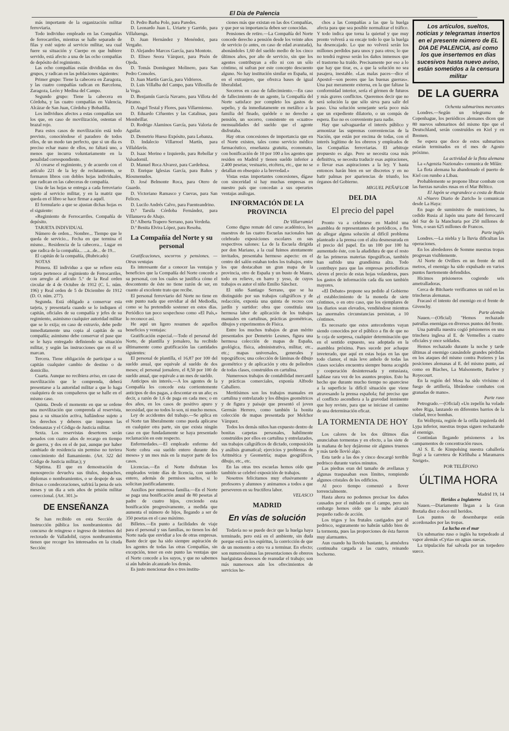El Día de Palencia
más importante de la organización militar ferroviaria.
Todo individuo empleado en las Compañías de ferrocarriles, mientras se halle separado de filas y esté sujeto al servicio militar, sea cual fuere su situación y Cuerpo en que hubiere servido, está afecto a una de las ocho compañías de depósito del regimiento.
Las ocho compañías están divididas en dos grupos, y radican en las poblaciones siguientes:
Primer grupo: Tiene la cabecera en Zaragoza, y las cuatro compañías radican en Barcelona, Zaragoza, León y Medina del Campo.
Segundo grupo: Tiene la cabecera en Córdoba, y las cuatro compañías en Valencia, Alcázar de San Juan, Córdoba y Bobadilla.
Los individuos afectos a estas compañías son los que, en caso de movilización, ostentan el brazal rojo.
Para estos casos de movilización está todo previsto, conociéndose el paradero de todos ellos, de un modo tan perfecto, que si un día es preciso echar mano de ellos, no faltará uno, a menos que incurra voluntariamente en la penalidad correspondiente.
Al crearse el regimiento, y de acuerdo con el artículo 221 de la ley de reclutamiento, se formaron libros con dobles hojas individuales, que radican en las cabeceras de compañía.
Una de las hojas se entrega a cada ferroviario sujeto al servicio militar, y en la matriz que queda en el libro se hace firmar a aquél.
El formulario a que se ajustan dichas hojas es el siguiente:
«Regimiento de Ferrocarriles. Compañía de depósito.
TARJETA INDIVIDUAL
Número de orden... Nombre... Tiempo que le queda de servicio... Fecha en que termina el mismo... Residencia de la cabecera... Lugar en que radica de la compañía... ...a...de... de 19...
El capitán de la compañía, (Rubricado)
NOTAS
Primera. El individuo a que se refiere esta tarjeta pertenece al regimiento de Ferrocarriles, con arreglo al artículo 5.º de la Real orden circular de 4 de Octubre de 1912 (C. L. núm. 196) y Real orden de 5 de Diciembre de 1912 (D. O. núm. 277).
Segunda. Está obligado a conservar esta tarjeta, y presentarla cuando se lo indiquen el capitán, oficiales de su compañía y jefes de su regimiento, asimismo cualquier autoridad militar que se lo exija; en caso de extravío, debe pedir inmediatamente una copia al capitán de su compañía; asimismo debe conservar el pase que se le haya entregado definiendo su situación militar, y según las instrucciones que en él se marcan.
Tercera. Tiene obligación de participar a su capitán cualquier cambio de destino o de domicilio.
Cuarta. Aunque no recibiera aviso, en caso de movilización que le comprenda, deberá presentarse a la autoridad militar a que lo haga cualquiera de sus compañeros que se halle en el mismo caso.
Quinta. Desde el momento en que se ordene una movilización que comprenda al reservista, pasa a su situación activa, hallándose sujeto a los derechos y deberes que imponen las Ordenanzas y el Código de Justicia militar.
Sexta. Los reservistas desertores serán penados con cuatro años de recargo en tiempo de guerra, y dos en el de paz, aunque por haber cambiado de residencia sin permiso no tuviera conocimiento del llamamiento. (Art. 322 del Código de Justicia militar.); y
Séptima. El que en demostración de menosprecio devuelva sus títulos, despachos, diplomas o nombramientos, o se despoje de sus divisas o condecoraciones, sufrirá la pena de seis meses y un día a seis años de prisión militar correccional. (Art. 301.)»
DE ENSEÑANZA
Se han recibido en esta Sección de Instrucción pública los nombramientos del concurso de reingreso e ingreso de interinos del rectorado de Valladolid, cuyos nombramientos tienen que recoger los interesados en la citada Sección:
D. Pedro Barba Polo, para Paredes.
D. Leonardo Juan L. Uriarte y Garrido, para Villaluenga.
D. Juan Hernández y Menéndez, para Vergaño.
D. Alejandro Marcos García, para Montoto.
D. Eliseo Seora Vázquez, para Pisón de Ojeda.
D. Tomás Domínguez Molinero, para San Pedro Consoles.
D. Juan Martín García, para Vidrieros.
D. Luis Villalba del Campo, para Villosilla de la Vega.
D. Benjamín García Navarro, para Villota del Páramo.
D. Angel Testal y Flores, para Villarmienso.
D. Eduardo Cifuentes y las Catalinas, para Membrillar.
D. Rodrigo Alaminos García, para Valoria de Aguilar.
D. Demetrio Hueso Expósito, para Lebanza.
D. Indalecio Villarroel Martín, para Villaldavín.
D. Isaac Merino e Izquierdo, para Rebollar y Valsadornil.
D. Manuel Roca Alvarez, para Cardeñosa.
D. Enrique Iglesias García, para Baños y Ríosmenudos.
D. José Belmonte Roca, para Otero de Guardo.
D. Victoriano Ramasco y Cuevas, para San Felices.
D. Lucilo Andrés Calvo, para Fuenteandrino.
D.ª Tarsila Córdoba Fernández, para Villanueva de Abajo.
D.ª Alberta Trapero Serrano, para Verdeña.
D.ª Benita Elvira López, para Resoba.
La Compañía del Norte y su personal
Gratificaciones, socorros y pensiones. —Otras ventajas
Es interesante dar a conocer las ventajas y beneficios que la Compañía del Norte concede a su personal, con los cuales se justifica cómo el descontento de éste no tiene razón de ser, en cuanto al excelente trato que recibe.
El personal ferroviario del Norte no tiene en este punto nada que envidiar al del Mediodía, como se ha pretendido sostener en estos días. Periódico tan poco sospechoso como «El País,» lo reconoce así.
He aquí un ligero resumen de aquellos beneficios y ventajas:
Gratificación especial.—Todo el personal del Norte, de plantilla y jornalero, ha recibido últimamente como gratificación las cantidades siguientes:
El personal de plantilla, el 16,87 por 100 del sueldo anual, que equivale al sueldo de dos meses; el personal jornalero, el 8,50 por 100 de sueldo anual, que equivale a un mes de sueldo.
Anticipos sin interés.—A los agentes de la Compañía les concede esta corrientemente anticipos de dos pagas, a descontar en un año; es decir, a razón de 1,6 de paga en cada mes; o en dos años, en los casos de positivo apuro y necesidad, que no todos lo son, ni mucho menos.
Ley de accidentes del trabajo.—Se aplica en el Norte tan liberalmente como pueda aplicarse en cualquier otra parte, sin que exista ningún caso en que fundadamente se haya presentado reclamación en este respecto.
Enfermedades.—El empleado enfermo del Norte cobra «su sueldo entero durante dos meses» y un mes más en la mayor parte de los casos.
Licencias.—En el Norte disfrutan los empleados veinte días de licencia, con sueldo entero, además de permisos sueltos, si lo solicitan justificadamente.
Auxilios por numerosa familia.—En el Norte se paga una bonificación anual de 80 pesetas al padre de cuatro hijos, creciendo esta bonificación progresivamente, a medida que aumenta el número de hijos, llegando a ser de 350 pesetas en el caso máximo.
Billetes.—En punto a facilidades de viaje para el personal y sus familias, no tienen los del Norte nada que envidiar a los de otras empresas. Baste decir que ha sido siempre aspiración de los agentes de todas las otras Compañías, sin excepción, tener en este punto las ventajas que el Norte concede a los suyos, y que no sabemos si aún habrán alcanzado los demás.
Es justo mencionar dos o tres institu-
ciones más que existan en las dos Compañías, y que por su importancia deben ser conocidas.
Pensiones de retiro.—La Compañía del Norte concede derecho a pensión desde los veinte años de servicio (o antes, en caso de edad avanzada), abonándoles 1,60 del sueldo medio de los cinco últimos años, por año de servicio, sin que los agentes contribuyan a ello ni con un sólo céntimo, ni sufran por este concepto descuento alguno. No hay institución similar en España, ni en el extranjero, que ofrezca bases de igual liberalidad.
Socorros en caso de fallecimiento.—En caso de fallecimiento de un agente, la Compañía del Norte satisface por completo los gastos de sepelio, y da inmediatamente en metálico a la familia del finado, quédele o no derecho a pensión, un socorro, consistente en «cuatro» mensualidades del sueldo que el agente disfrutaba.
Hay otras concesiones de importancia que en el Norte existen, tales como servicio médico farmacéutico, enseñanza gratuita, economato, con bonificación de 10 por 100 a los agentes que residen en Madrid y tienen sueldo inferior a 2.400 pesetas; vestuario, etcétera, etc., que no se detallan en obsequio a la brevedad.»
Vistas estas importantes concesiones, dígase con sinceridad si hay muchas empresas en nuestro país que concedan a sus operarios ventajas análogas.
INFORMACIÓN DE LA PROVINCIA
De Villarramiel
Como digno remate del curso académico, los maestros de las cuatro Escuelas nacionales han celebrado exposiciones escolares en sus respectivos salones: La de la Escuela dirigida por don Mariano, a la cual fuimos atentamente invitados, presentaba hermoso aspecto: en el centro del salón estaban todos los trabajos, entre los que destacaban un gran mapa de la provincia, otro de España y un busto de Maura, todo en relieve, en barro y yeso, de cuyos trabajos es autor el niño Emilio Sánchez.
El niño Santiago Serrano, que se ha distinguido por sus trabajos caligráficos y de redacción, exponía una quinta de recreo con jardín y surtidor: obra que constituía una hermosa labor de aplicación de los trabajos manuales en cartulinas, prácticas geométricas, dibujos y experimentos de Física.
Entre los muchos trabajos de gran mérito presentados por Demetrio Lesmes, figura una hermosa colección de mapas de España, geológica, física, administrativa, militar, etc., etc.; mapas universales, generales y topográficos; una colección de láminas de dibujo geométrico y de aplicación y otra de poliedros de todas clases, construídos en cartulina.
Numerosos trabajos de contabilidad mercantil y prácticas comerciales, exponía Alfredo Caballero.
Meritísimos son los trabajos manuales en cartulina y entrelazado y los dibujos geométricos y de figura y paisaje que presentó el joven Germán Herrero, como también la bonita colección de mapas presentada por Melchor Vázquez.
Todos los demás niños han expuesto dentro de bonitas carpetas personales, habilmente construídos por ellos en cartulina y entrelazados, sus trabajos caligráficos de dictado, composición y análisis gramatical; ejercicios y problemas de Aritmética y Geometría; mapas geográficos, dibujo, etc., etc.
En las otras tres escuelas hemos oído que también se celebró exposición de trabajos.
Nosotros felicitamos muy efusivamente a profesores y alumnos y animamos a todos a que perseveren en su fructífera labor.
VELASCO
MADRID
En vías de solución
Todavía no se puede decir que la huelga haya terminado, pero está en el ambiente, sin duda porque está en los espíritus, la convicción de que de un momento a otro va a terminar. En efecto; son numerosísimas las presentaciones de obreros huelguistas deseosos de reanudar el trabajo; son más numerosos aún los ofrecimientos de servicios he-
chos a las Compañías a las que la huelga afecta para que sea posible normalizar el tráfico. Y todo indica que torna la quietud y que muy pronto volverá a su encaje todo lo que la huelga ha desencajado. Lo que no volverá serán los millones perdidos para unos y para otros; lo que no tendrá regreso serán los daños inmensos que el trastorno ha traído. Precisamente por eso a lo que hay que tirar, es, a que la solución no sea pasajera, inestable. «Las malas paces—dice el Apostol—son peores que las buenas guerras». Una paz meramente externa, en la que faltase la conformidad interior, sería el gérmen de futuros y más graves conflictos. Queremos decir que no será solución la que sólo sirva para salir del paso. Una solución semejante sería poco más que un expediente dilatorio, o un compás de espera. Eso no es conveniente para nadie.
Hay que salvaguardar el interés público y armonizar las supremas conveniencias de la Nación, que están por encima de todas, con el interés legítimo de los obreros y empleados de las Compañías ferroviarias. El arbitraje propuesto es algo. Pero se necesita cosa más definitiva, se necesita traducir esas aspiraciones, o llevar esas aspiraciones a la ley. Y hasta entonces harán bien en ser discretos y en no batir palmas por apariencias de triunfo, los órganos del Gobierno.
MIGUEL PEÑAFLOR
DEL DIA
El precio del papel
Pronto va a celebrarse en Madrid una asamblea de representantes de periódicos, a fin de allegar alguna solución al difícil problema planteado a la prensa con el alza desmesurada en el precio del papel. En un 100 por 100 ha aumentado éste, con la añadidura de que el resto de las primeras materias tipográficas, también han sufrido una grandísima alza. Todo contribuye para que las empresas periodísticas eleven el precio de estas hojas volanderas, pues los gastos de información cada día son también mayores.
«El Debate» propone sea pedido al Gobierno el establecimiento de la moneda de siete céntimos, o en otro caso, que los ejemplares de los diarios sean elevados, vendiéndose mientras las anormales circunstancias persistan, a 10 céntimos.
Es necesario que estos antecedentes vayan siendo conocidos por el público a fin de que no le coja de sorpresa, cualquier determinación que en el sentido expuesto, sea adoptada en la asamblea próxima. Pues sucede por achaque inveterado, que aquí en estas hojas en las que todo clamor, el más leve anhelo de todas las clases sociales encuentra siempre buena acogida y cooperación desinteresada y entusiasta, hablase rara vez de los asuntos propios. Esto ha hecho que durante mucho tiempo no apareciese a la superficie la difícil situación que viene atravesando la prensa española; fué preciso que el conflicto ascendiera a la gravedad inminente que hoy reviste, para que se iniciase el camino de una determinación eficaz.
LA TORMENTA DE HOY
Los calores de los dos últimos días anunciaban tormentas y en efecto, a las siete de la mañana de hoy dejáronse oir algunos truenos y más tarde llovió algo.
Esta tarde a las dos y cinco descargó terrible pedrisco durante varios minutos.
Las piedras eran del tamaño de avellanas y algunas traspasaban esos límites, rompiendo algunos cristales de los edificios.
Al poco tiempo comenzó a llover torrencialmente.
Hasta ahora no podemos precisar los daños causados por el nublado en el campo, pero sin embargo hemos oido que la nube alcanzó pequeño radio de acción.
Los trigos y los frutales castigados por el pedrisco, seguramente no habrán salido bien de la tormenta, pues las proporciones de ésta fueron muy alarmantes.
Aun cuando ha llovido bastante, la atmósfera continuaba cargada a las cuatro, reinando bochorno.
Los artículos, sueltos, noticias y telegramas insertos en el presente número de EL DIA DE PALENCIA, así como los que insertemos en días sucesivos hasta nuevo aviso, están sometidos a la censura militar
DE LA GUERRA
Ochenta submarinos mercantes
Londres.—Según un telegrama de Copenhague, los periódicos alemanes dicen que 80 nuevos submarinos del mismo tipo que el Deutschland, serán construídos en Kiel y en Bremen.
Se espera que doce de estos submarinos estarán terminados en el mes de Agosto próximo.
La actividad de la flota alemana
La «Agenzia Nazionale» comunica de Milán:
La flota alemana ha abandonado el puerto de Kiel con rumbo a Libau.
Probablemente se propone librar combate con las fuerzas navales rusas en el Mar Béltico.
El Japón se engrandece a costa de Rusia
Al «Nuevo Diario de Zurich» le comunican desde La Haya:
En pago de suministro de municiones, ha cedido Rusia al Japón una parte del ferrocarril del Sur de la Manchuria por 250 millones de Yens, o sean 625 millones de Francos.
Parte inglés
Londres.—La niebla y la lluvia dificultan las operaciones.
En los alrededores de Somme nuestras tropas progresan visiblemente.
Al Norte de Ovillers en un frente de mil metros, el enemigo ha sido expulsado en varios puntos fuertemente defendidos.
Hicimos prisioneros cogiendo seis ametralladoras.
Cerca de Bitchaete verificamos un raid en las trincheras alemanas.
Fracasó el intento del enemigo en el frente de Givenchy.
Parte alemán
Nauen.—(Oficial) "Hemos rechazado patrullas enemigas en diversos puntos del frente.
Una patrulla nuestra cogió prisioneros en una trinchera inglesa al E. de Vermelles a cuatro oficiales y once soldados.
Hemos rechazado durante la noche y tarde últimas al enemigo causándole grandes pérdidas en los ataques del mismo contra Pozieres y las posiciones alemanas al E. del mismo punto, así como en Biaches, La Malsonnette, Barlew y Royecourt.
En la región del Mosa ha sido vivísimo el fuego de artillería, librándose combates con granadas de mano».
Parte ruso
Petrogrado.—(Oficial) «Un zepelín ha volado sobre Riga, lanzando en diferentes barrios de la ciudad, trece bombas.
En Wolhynia, región de la orilla izquierda del Lypa inferior, nuestras tropas siguen rechazando al enemigo.
Continúan llegando prisioneros a los campamentos de concentración rusos.
Al S. E. de Kimpolsing nuestra caballería llegó a la carretera de Kirlibaba a Maramaros Szeiget».
POR TELÉFONO
ÚLTIMA HORA
Madrid 19, 14
Heridos a Inglaterra
Nauen.—Diariamente llegan a la Gran Bretaña diez o doce mil heridos.
Los puntos de desembarque están acordonados por las tropas.
La lucha en el mar
Un submarino ruso o inglés ha torpedeado al vapor alemán «Cyria» en aguas suecas.
La tripulación fué salvada por un torpedero sueco.